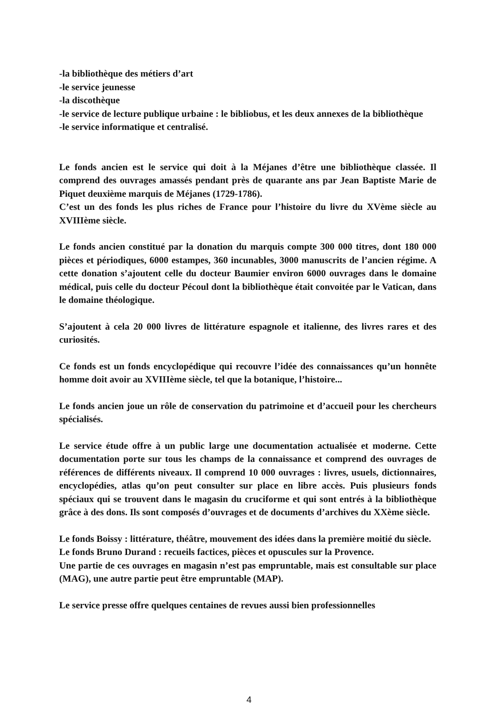-la bibliothèque des métiers d’art
-le service jeunesse
-la discothèque
-le service de lecture publique urbaine : le bibliobus, et les deux annexes de la bibliothèque
-le service informatique et centralisé.
Le fonds ancien est le service qui doit à la Méjanes d’être une bibliothèque classée. Il comprend des ouvrages amassés pendant près de quarante ans par Jean Baptiste Marie de Piquet deuxième marquis de Méjanes (1729-1786).
C’est un des fonds les plus riches de France pour l’histoire du livre du XVème siècle au XVIIIème siècle.
Le fonds ancien constitué par la donation du marquis compte 300 000 titres, dont 180 000 pièces et périodiques, 6000 estampes, 360 incunables, 3000 manuscrits de l’ancien régime. A cette donation s’ajoutent celle du docteur Baumier environ 6000 ouvrages dans le domaine médical, puis celle du docteur Pécoul dont la bibliothèque était convoitée par le Vatican, dans le domaine théologique.
S’ajoutent à cela 20 000 livres de littérature espagnole et italienne, des livres rares et des curiosités.
Ce fonds est un fonds encyclopédique qui recouvre l’idée des connaissances qu’un honnête homme doit avoir au XVIIIème siècle, tel que la botanique, l’histoire...
Le fonds ancien joue un rôle de conservation du patrimoine et d’accueil pour les chercheurs spécialisés.
Le service étude offre à un public large une documentation actualisée et moderne. Cette documentation porte sur tous les champs de la connaissance et comprend des ouvrages de références de différents niveaux. Il comprend 10 000 ouvrages : livres, usuels, dictionnaires, encyclopédies, atlas qu’on peut consulter sur place en libre accès. Puis plusieurs fonds spéciaux qui se trouvent dans le magasin du cruciforme et qui sont entrés à la bibliothèque grâce à des dons. Ils sont composés d’ouvrages et de documents d’archives du XXème siècle.
Le fonds Boissy : littérature, théâtre, mouvement des idées dans la première moitié du siècle.
Le fonds Bruno Durand : recueils factices, pièces et opuscules sur la Provence.
Une partie de ces ouvrages en magasin n’est pas empruntable, mais est consultable sur place (MAG), une autre partie peut être empruntable (MAP).
Le service presse offre quelques centaines de revues aussi bien professionnelles
4